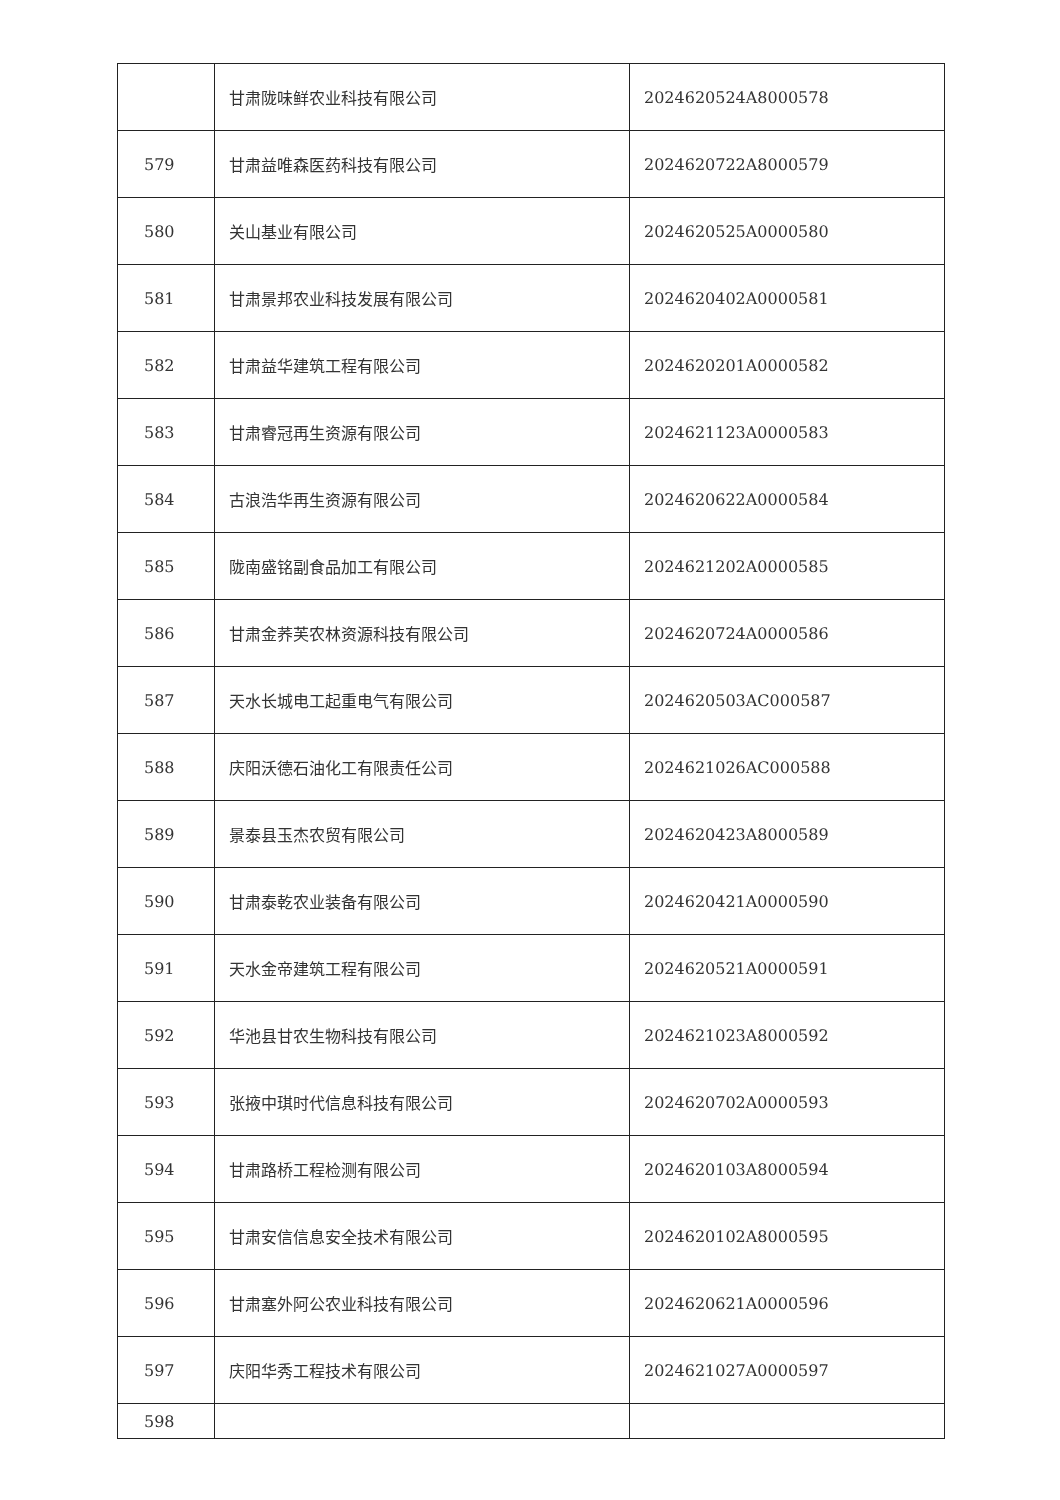| | 甘肃陇味鲜农业科技有限公司 | 2024620524A8000578 |
| 579 | 甘肃益唯森医药科技有限公司 | 2024620722A8000579 |
| 580 | 关山基业有限公司 | 2024620525A0000580 |
| 581 | 甘肃景邦农业科技发展有限公司 | 2024620402A0000581 |
| 582 | 甘肃益华建筑工程有限公司 | 2024620201A0000582 |
| 583 | 甘肃睿冠再生资源有限公司 | 2024621123A0000583 |
| 584 | 古浪浩华再生资源有限公司 | 2024620622A0000584 |
| 585 | 陇南盛铭副食品加工有限公司 | 2024621202A0000585 |
| 586 | 甘肃金荞芙农林资源科技有限公司 | 2024620724A0000586 |
| 587 | 天水长城电工起重电气有限公司 | 2024620503AC000587 |
| 588 | 庆阳沃德石油化工有限责任公司 | 2024621026AC000588 |
| 589 | 景泰县玉杰农贸有限公司 | 2024620423A8000589 |
| 590 | 甘肃泰乾农业装备有限公司 | 2024620421A0000590 |
| 591 | 天水金帝建筑工程有限公司 | 2024620521A0000591 |
| 592 | 华池县甘农生物科技有限公司 | 2024621023A8000592 |
| 593 | 张掖中琪时代信息科技有限公司 | 2024620702A0000593 |
| 594 | 甘肃路桥工程检测有限公司 | 2024620103A8000594 |
| 595 | 甘肃安信信息安全技术有限公司 | 2024620102A8000595 |
| 596 | 甘肃塞外阿公农业科技有限公司 | 2024620621A0000596 |
| 597 | 庆阳华秀工程技术有限公司 | 2024621027A0000597 |
| 598 | | |